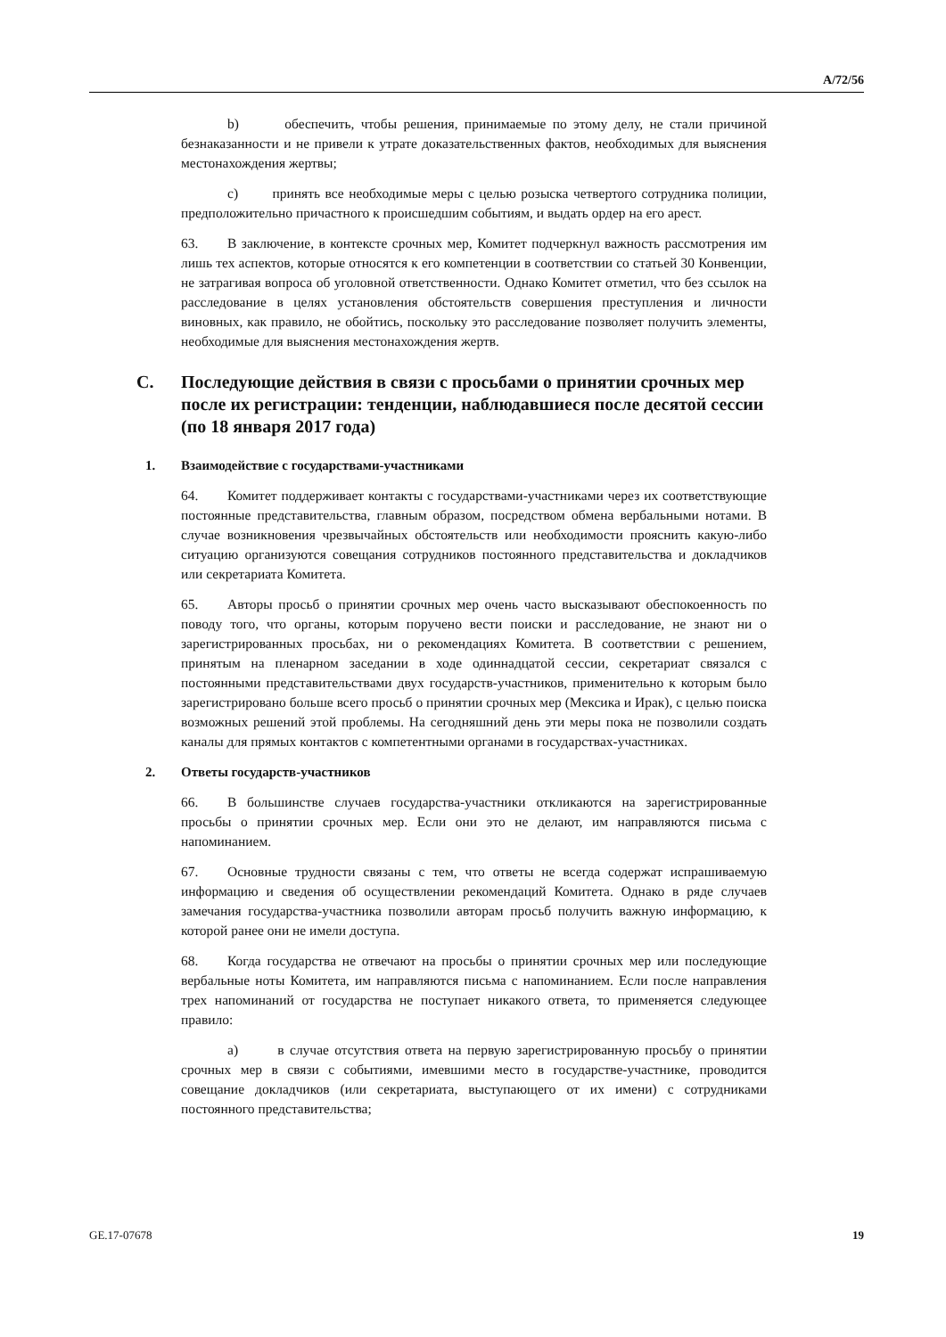A/72/56
b) обеспечить, чтобы решения, принимаемые по этому делу, не стали причиной безнаказанности и не привели к утрате доказательственных фактов, необходимых для выяснения местонахождения жертвы;
c) принять все необходимые меры с целью розыска четвертого сотрудника полиции, предположительно причастного к происшедшим событиям, и выдать ордер на его арест.
63. В заключение, в контексте срочных мер, Комитет подчеркнул важность рассмотрения им лишь тех аспектов, которые относятся к его компетенции в соответствии со статьей 30 Конвенции, не затрагивая вопроса об уголовной ответственности. Однако Комитет отметил, что без ссылок на расследование в целях установления обстоятельств совершения преступления и личности виновных, как правило, не обойтись, поскольку это расследование позволяет получить элементы, необходимые для выяснения местонахождения жертв.
C. Последующие действия в связи с просьбами о принятии срочных мер после их регистрации: тенденции, наблюдавшиеся после десятой сессии (по 18 января 2017 года)
1. Взаимодействие с государствами-участниками
64. Комитет поддерживает контакты с государствами-участниками через их соответствующие постоянные представительства, главным образом, посредством обмена вербальными нотами. В случае возникновения чрезвычайных обстоятельств или необходимости прояснить какую-либо ситуацию организуются совещания сотрудников постоянного представительства и докладчиков или секретариата Комитета.
65. Авторы просьб о принятии срочных мер очень часто высказывают обеспокоенность по поводу того, что органы, которым поручено вести поиски и расследование, не знают ни о зарегистрированных просьбах, ни о рекомендациях Комитета. В соответствии с решением, принятым на пленарном заседании в ходе одиннадцатой сессии, секретариат связался с постоянными представительствами двух государств-участников, применительно к которым было зарегистрировано больше всего просьб о принятии срочных мер (Мексика и Ирак), с целью поиска возможных решений этой проблемы. На сегодняшний день эти меры пока не позволили создать каналы для прямых контактов с компетентными органами в государствах-участниках.
2. Ответы государств-участников
66. В большинстве случаев государства-участники откликаются на зарегистрированные просьбы о принятии срочных мер. Если они это не делают, им направляются письма с напоминанием.
67. Основные трудности связаны с тем, что ответы не всегда содержат испрашиваемую информацию и сведения об осуществлении рекомендаций Комитета. Однако в ряде случаев замечания государства-участника позволили авторам просьб получить важную информацию, к которой ранее они не имели доступа.
68. Когда государства не отвечают на просьбы о принятии срочных мер или последующие вербальные ноты Комитета, им направляются письма с напоминанием. Если после направления трех напоминаний от государства не поступает никакого ответа, то применяется следующее правило:
a) в случае отсутствия ответа на первую зарегистрированную просьбу о принятии срочных мер в связи с событиями, имевшими место в государстве-участнике, проводится совещание докладчиков (или секретариата, выступающего от их имени) с сотрудниками постоянного представительства;
GE.17-07678 19